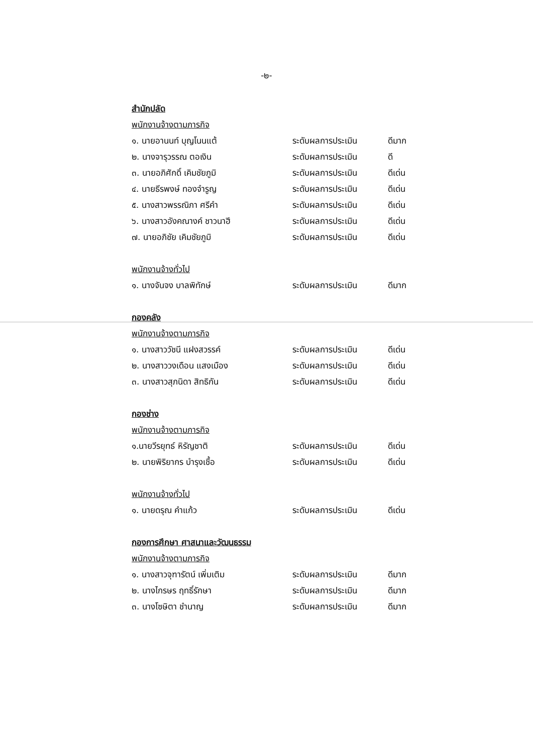-๒-
สำนักปลัด
พนักงานจ้างตามภารกิจ
๑. นายอานนท์ บุญโนนแต้ ระดับผลการประเมิน ดีมาก
๒. นางจารุวรรณ ตอเงิน ระดับผลการประเมิน ดี
๓. นายอภิศักดิ์ เคิมชัยภูมิ ระดับผลการประเมิน ดีเด่น
๔. นายธีรพงษ์ ทองจำรูญ ระดับผลการประเมิน ดีเด่น
๕. นางสาวพรรณิภา ศรีคำ ระดับผลการประเมิน ดีเด่น
๖. นางสาวอังคณางค์ ชาวนาฮี ระดับผลการประเมิน ดีเด่น
๗. นายอภิชัย เคิมชัยภูมิ ระดับผลการประเมิน ดีเด่น
พนักงานจ้างทั่วไป
๑. นางจันจง บาลพิทักษ์ ระดับผลการประเมิน ดีมาก
กองคลัง
พนักงานจ้างตามภารกิจ
๑. นางสาววัชนี แฝงสวรรค์ ระดับผลการประเมิน ดีเด่น
๒. นางสาววงเดือน แสงเมือง ระดับผลการประเมิน ดีเด่น
๓. นางสาวสุภนิดา สิทธิกัน ระดับผลการประเมิน ดีเด่น
กองช่าง
พนักงานจ้างตามภารกิจ
๑.นายวีรยุทธ์ หิรัญชาติ ระดับผลการประเมิน ดีเด่น
๒. นายพิริยากร บำรุงเชื้อ ระดับผลการประเมิน ดีเด่น
พนักงานจ้างทั่วไป
๑. นายดรุณ คำแก้ว ระดับผลการประเมิน ดีเด่น
กองการศึกษา ศาสนาและวัฒนธรรม
พนักงานจ้างตามภารกิจ
๑. นางสาวจุฑารัตน์ เพิ่มเติม ระดับผลการประเมิน ดีมาก
๒. นางไกรษร ฤทธิ์รักษา ระดับผลการประเมิน ดีมาก
๓. นางโซษิตา ชำนาญ ระดับผลการประเมิน ดีมาก